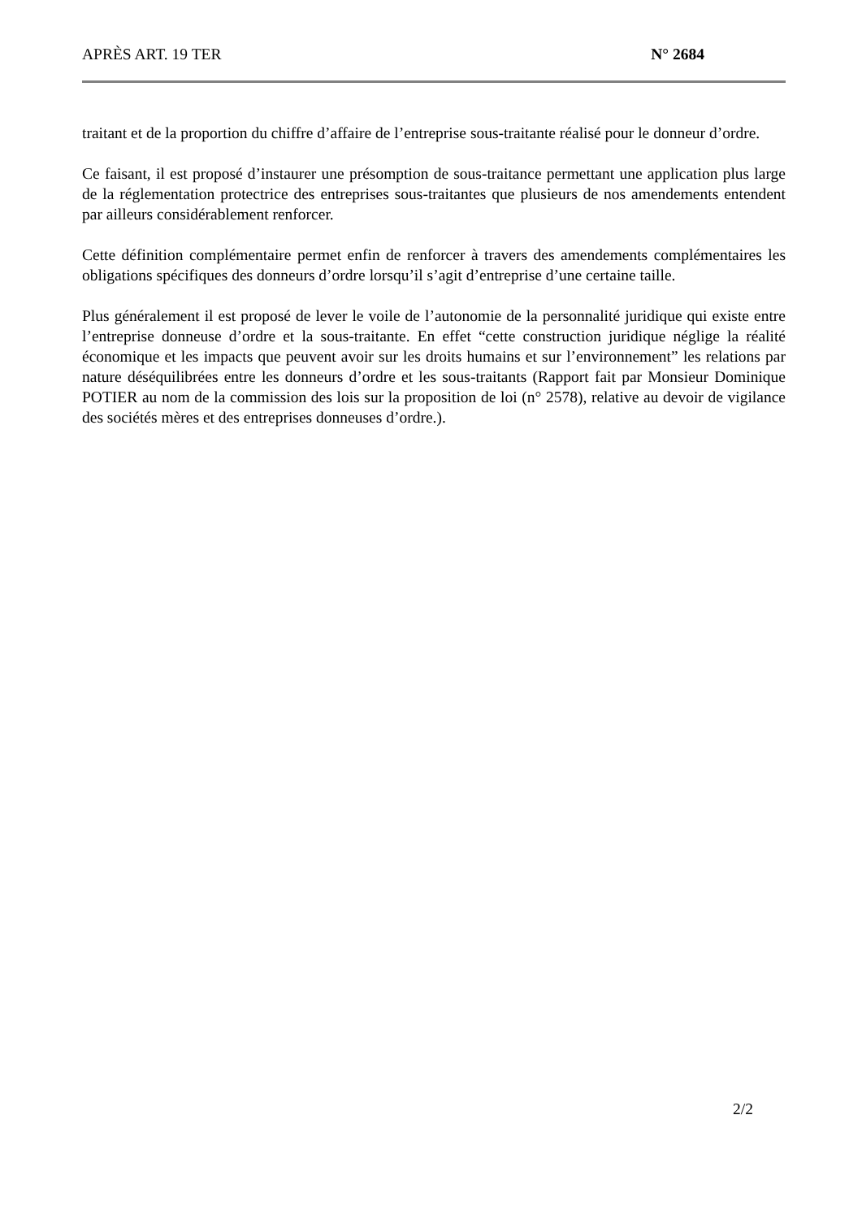APRÈS ART. 19 TER N° 2684
traitant et de la proportion du chiffre d’affaire de l’entreprise sous-traitante réalisé pour le donneur d’ordre.
Ce faisant, il est proposé d’instaurer une présomption de sous-traitance permettant une application plus large de la réglementation protectrice des entreprises sous-traitantes que plusieurs de nos amendements entendent par ailleurs considérablement renforcer.
Cette définition complémentaire permet enfin de renforcer à travers des amendements complémentaires les obligations spécifiques des donneurs d’ordre lorsqu’il s’agit d’entreprise d’une certaine taille.
Plus généralement il est proposé de lever le voile de l’autonomie de la personnalité juridique qui existe entre l’entreprise donneuse d’ordre et la sous-traitante. En effet “cette construction juridique néglige la réalité économique et les impacts que peuvent avoir sur les droits humains et sur l’environnement” les relations par nature déséquilibrées entre les donneurs d’ordre et les sous-traitants (Rapport fait par Monsieur Dominique POTIER au nom de la commission des lois sur la proposition de loi (n° 2578), relative au devoir de vigilance des sociétés mères et des entreprises donneuses d’ordre.).
2/2